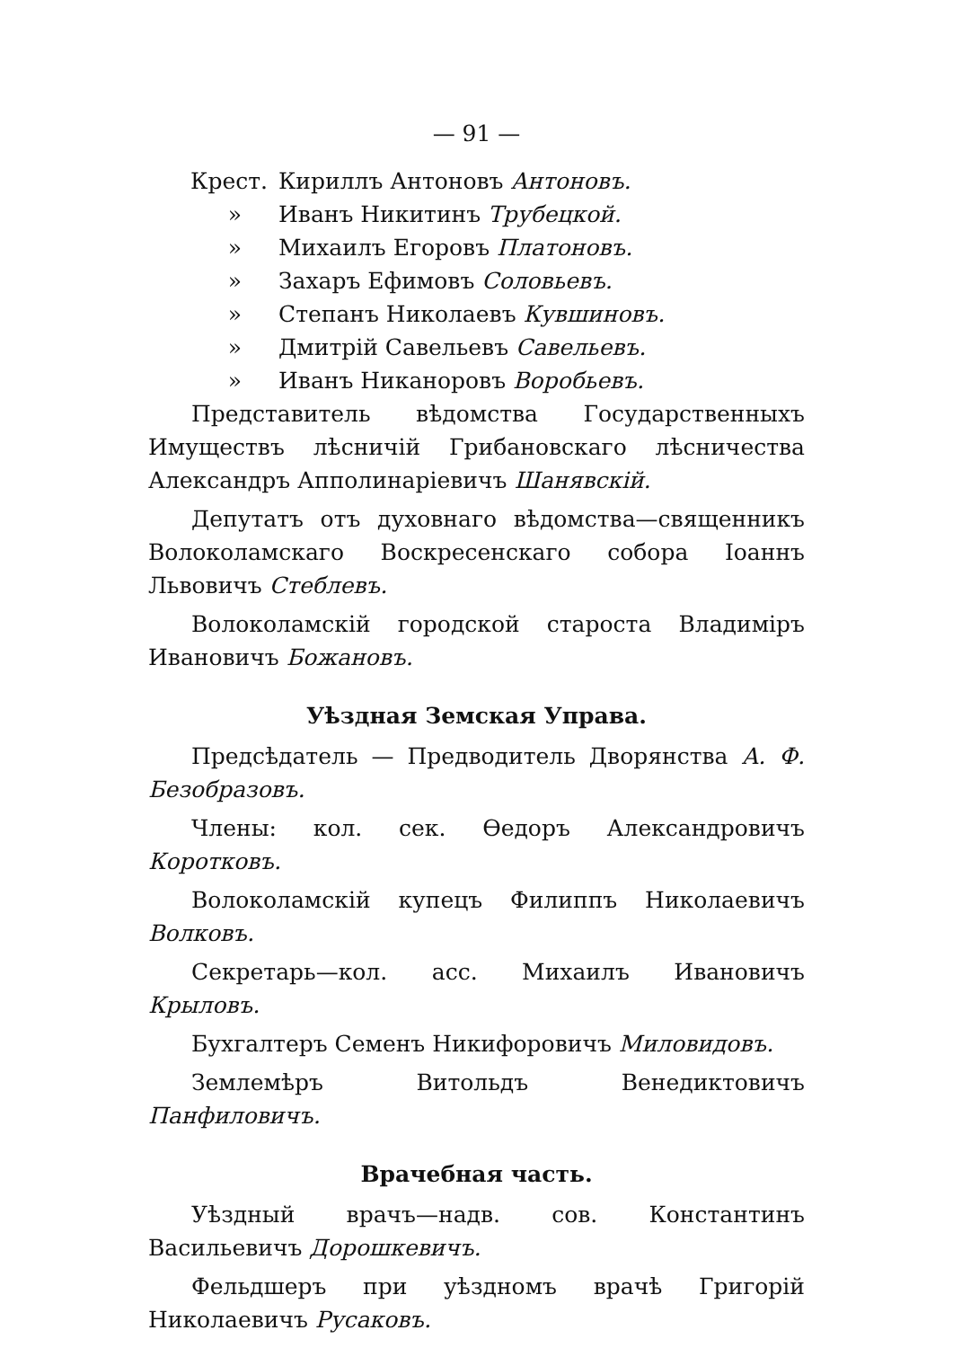— 91 —
Крест. Кириллъ Антоновъ Антоновъ.
» Иванъ Никитинъ Трубецкой.
» Михаилъ Егоровъ Платоновъ.
» Захаръ Ефимовъ Соловьевъ.
» Степанъ Николаевъ Кувшиновъ.
» Дмитрій Савельевъ Савельевъ.
» Иванъ Никаноровъ Воробьевъ.
Представитель вѣдомства Государственныхъ Имуществъ лѣсничій Грибановскаго лѣсничества Александръ Апполинаріевичъ Шанявскій.
Депутатъ отъ духовнаго вѣдомства—священникъ Волоколамскаго Воскресенскаго собора Іоаннъ Львовичъ Стеблевъ.
Волоколамскій городской староста Владиміръ Ивановичъ Божановъ.
Уѣздная Земская Управа.
Предсѣдатель — Предводитель Дворянства А. Ф. Безобразовъ.
Члены: кол. сек. Ѳедоръ Александровичъ Коротковъ.
Волоколамскій купецъ Филиппъ Николаевичъ Волковъ.
Секретарь—кол. асс. Михаилъ Ивановичъ Крыловъ.
Бухгалтеръ Семенъ Никифоровичъ Миловидовъ.
Землемѣръ Витольдъ Венедиктовичъ Панфиловичъ.
Врачебная часть.
Уѣздный врачъ—надв. сов. Константинъ Васильевичъ Дорошкевичъ.
Фельдшеръ при уѣздномъ врачѣ Григорій Николаевичъ Русаковъ.